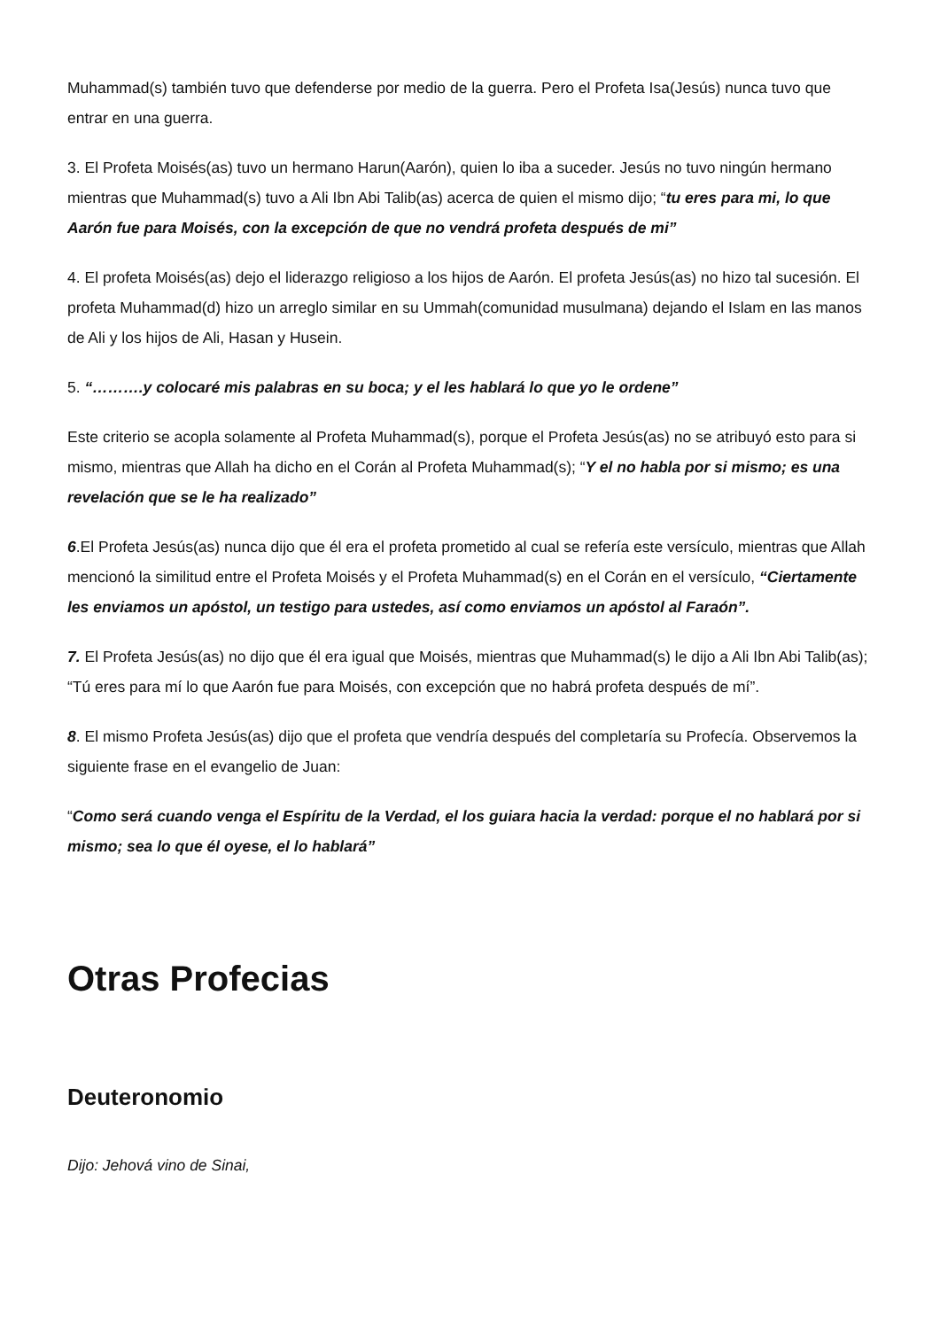Muhammad(s) también tuvo que defenderse por medio de la guerra. Pero el Profeta Isa(Jesús) nunca tuvo que entrar en una guerra.
3. El Profeta Moisés(as) tuvo un hermano Harun(Aarón), quien lo iba a suceder. Jesús no tuvo ningún hermano mientras que Muhammad(s) tuvo a Ali Ibn Abi Talib(as) acerca de quien el mismo dijo; “tu eres para mi, lo que Aarón fue para Moisés, con la excepción de que no vendrá profeta después de mi”
4. El profeta Moisés(as) dejo el liderazgo religioso a los hijos de Aarón. El profeta Jesús(as) no hizo tal sucesión. El profeta Muhammad(d) hizo un arreglo similar en su Ummah(comunidad musulmana) dejando el Islam en las manos de Ali y los hijos de Ali, Hasan y Husein.
5. “……….y colocaré mis palabras en su boca; y el les hablará lo que yo le ordene”
Este criterio se acopla solamente al Profeta Muhammad(s), porque el Profeta Jesús(as) no se atribuyó esto para si mismo, mientras que Allah ha dicho en el Corán al Profeta Muhammad(s); “Y el no habla por si mismo; es una revelación que se le ha realizado”
6.El Profeta Jesús(as) nunca dijo que él era el profeta prometido al cual se refería este versículo, mientras que Allah mencionó la similitud entre el Profeta Moisés y el Profeta Muhammad(s) en el Corán en el versículo, “Ciertamente les enviamos un apóstol, un testigo para ustedes, así como enviamos un apóstol al Faraón”.
7. El Profeta Jesús(as) no dijo que él era igual que Moisés, mientras que Muhammad(s) le dijo a Ali Ibn Abi Talib(as); “Tú eres para mí lo que Aarón fue para Moisés, con excepción que no habrá profeta después de mí”.
8. El mismo Profeta Jesús(as) dijo que el profeta que vendría después del completaría su Profecía. Observemos la siguiente frase en el evangelio de Juan:
“Como será cuando venga el Espíritu de la Verdad, el los guiara hacia la verdad: porque el no hablará por si mismo; sea lo que él oyese, el lo hablará”
Otras Profecias
Deuteronomio
Dijo: Jehová vino de Sinai,